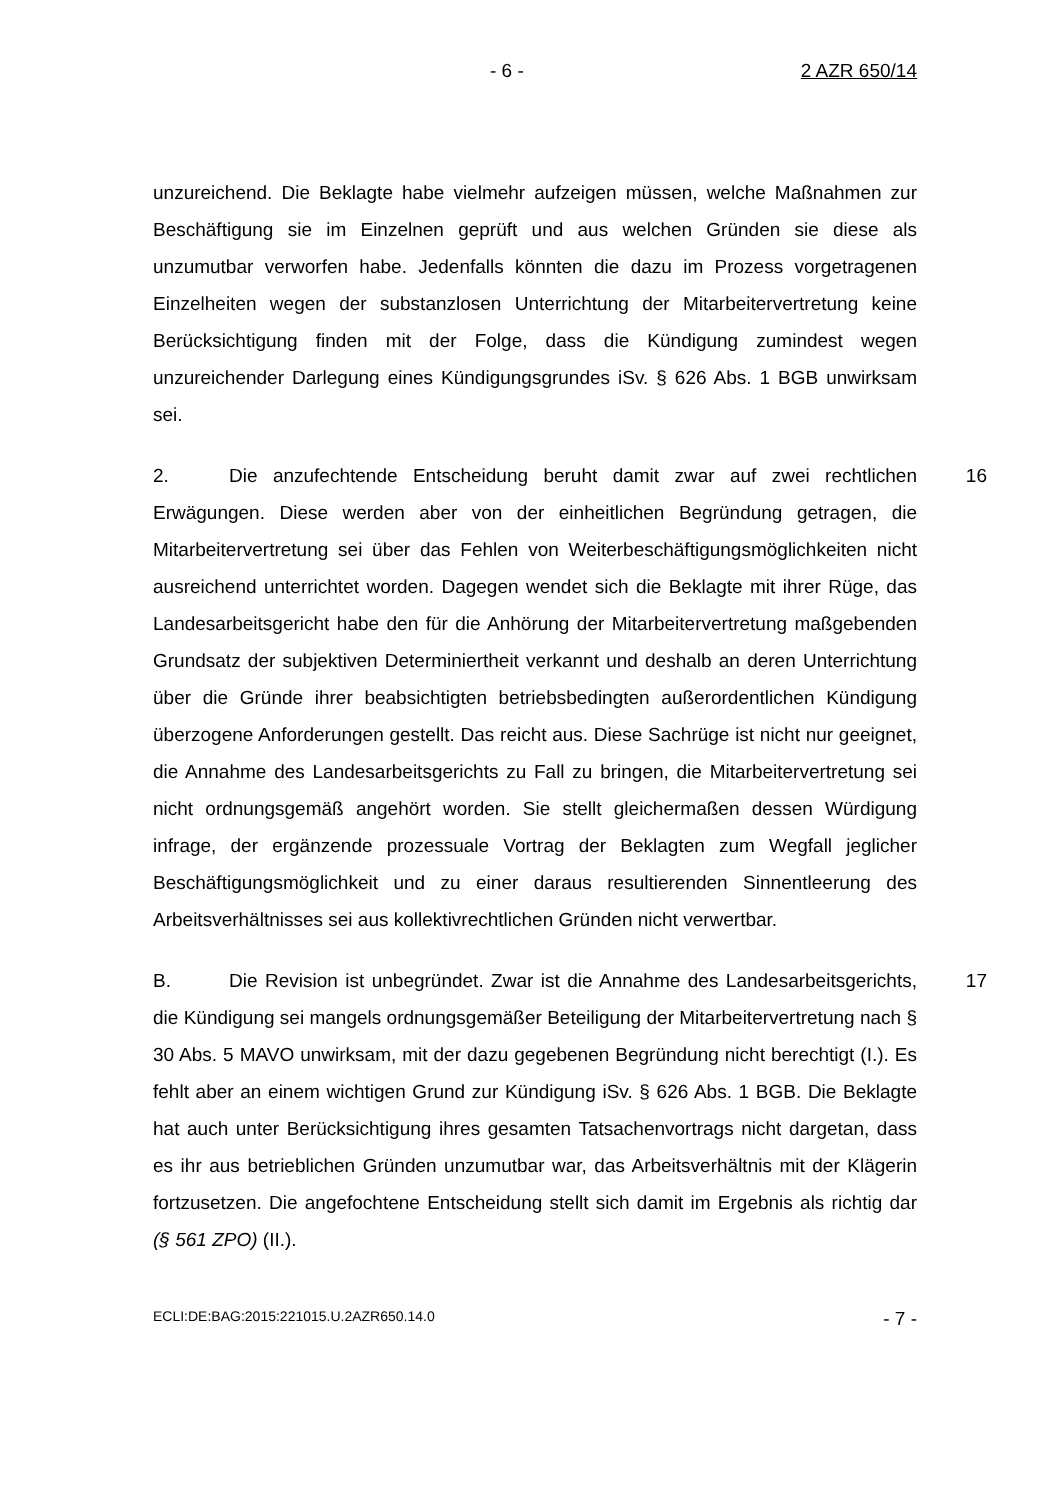- 6 - 2 AZR 650/14
unzureichend. Die Beklagte habe vielmehr aufzeigen müssen, welche Maß­nahmen zur Beschäftigung sie im Einzelnen geprüft und aus welchen Gründen sie diese als unzumutbar verworfen habe. Jedenfalls könnten die dazu im Pro­zess vorgetragenen Einzelheiten wegen der substanzlosen Unterrichtung der Mitarbeitervertretung keine Berücksichtigung finden mit der Folge, dass die Kündigung zumindest wegen unzureichender Darlegung eines Kündigungs­grundes iSv. § 626 Abs. 1 BGB unwirksam sei.
2. Die anzufechtende Entscheidung beruht damit zwar auf zwei rechtli­chen Erwägungen. Diese werden aber von der einheitlichen Begründung getra­gen, die Mitarbeitervertretung sei über das Fehlen von Weiterbeschäftigungs­möglichkeiten nicht ausreichend unterrichtet worden. Dagegen wendet sich die Beklagte mit ihrer Rüge, das Landesarbeitsgericht habe den für die Anhörung der Mitarbeitervertretung maßgebenden Grundsatz der subjektiven Determi­niertheit verkannt und deshalb an deren Unterrichtung über die Gründe ihrer beabsichtigten betriebsbedingten außerordentlichen Kündigung überzogene Anforderungen gestellt. Das reicht aus. Diese Sachrüge ist nicht nur geeignet, die Annahme des Landesarbeitsgerichts zu Fall zu bringen, die Mitarbeiterver­tretung sei nicht ordnungsgemäß angehört worden. Sie stellt gleichermaßen dessen Würdigung infrage, der ergänzende prozessuale Vortrag der Beklagten zum Wegfall jeglicher Beschäftigungsmöglichkeit und zu einer daraus resultie­renden Sinnentleerung des Arbeitsverhältnisses sei aus kollektivrechtlichen Gründen nicht verwertbar. 16
B. Die Revision ist unbegründet. Zwar ist die Annahme des Landesar­beitsgerichts, die Kündigung sei mangels ordnungsgemäßer Beteiligung der Mitarbeitervertretung nach § 30 Abs. 5 MAVO unwirksam, mit der dazu gege­benen Begründung nicht berechtigt (I.). Es fehlt aber an einem wichtigen Grund zur Kündigung iSv. § 626 Abs. 1 BGB. Die Beklagte hat auch unter Berücksich­tigung ihres gesamten Tatsachenvortrags nicht dargetan, dass es ihr aus be­trieblichen Gründen unzumutbar war, das Arbeitsverhältnis mit der Klägerin fortzusetzen. Die angefochtene Entscheidung stellt sich damit im Ergebnis als richtig dar (§ 561 ZPO) (II.). 17
ECLI:DE:BAG:2015:221015.U.2AZR650.14.0 - 7 -